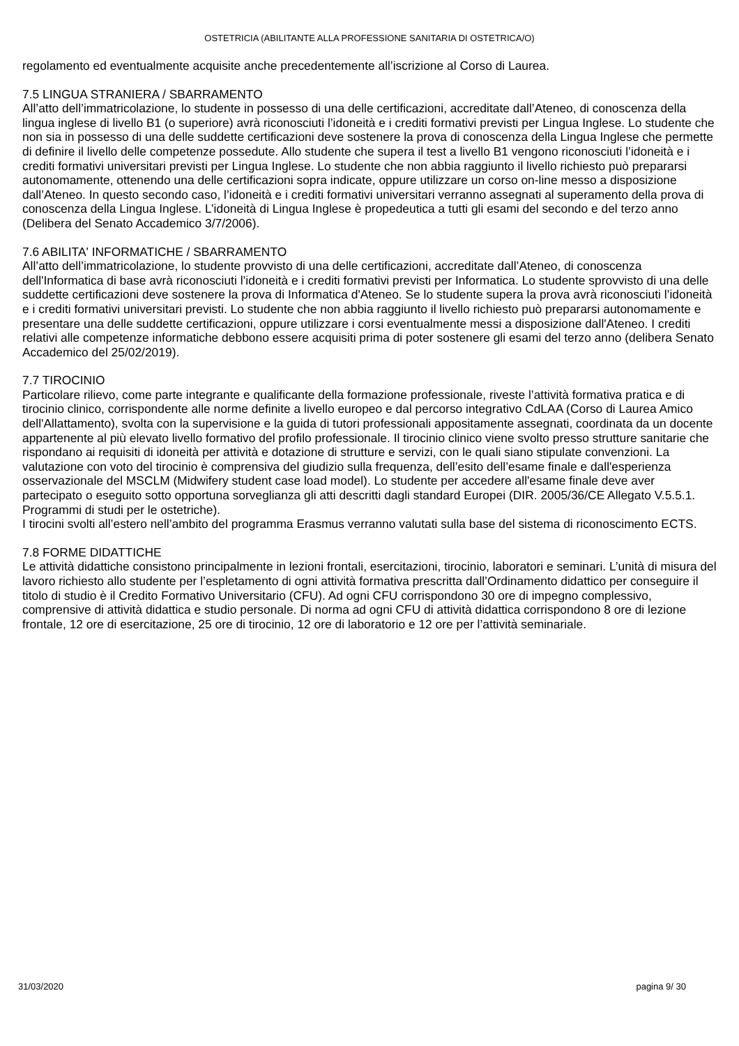OSTETRICIA (ABILITANTE ALLA PROFESSIONE SANITARIA DI OSTETRICA/O)
regolamento ed eventualmente acquisite anche precedentemente all’iscrizione al Corso di Laurea.
7.5 LINGUA STRANIERA / SBARRAMENTO
All’atto dell’immatricolazione, lo studente in possesso di una delle certificazioni, accreditate dall’Ateneo, di conoscenza della lingua inglese di livello B1 (o superiore) avrà riconosciuti l’idoneità e i crediti formativi previsti per Lingua Inglese. Lo studente che non sia in possesso di una delle suddette certificazioni deve sostenere la prova di conoscenza della Lingua Inglese che permette di definire il livello delle competenze possedute. Allo studente che supera il test a livello B1 vengono riconosciuti l’idoneità e i crediti formativi universitari previsti per Lingua Inglese. Lo studente che non abbia raggiunto il livello richiesto può prepararsi autonomamente, ottenendo una delle certificazioni sopra indicate, oppure utilizzare un corso on-line messo a disposizione dall’Ateneo. In questo secondo caso, l’idoneità e i crediti formativi universitari verranno assegnati al superamento della prova di conoscenza della Lingua Inglese. L’idoneità di Lingua Inglese è propedeutica a tutti gli esami del secondo e del terzo anno (Delibera del Senato Accademico 3/7/2006).
7.6 ABILITA' INFORMATICHE / SBARRAMENTO
All’atto dell’immatricolazione, lo studente provvisto di una delle certificazioni, accreditate dall’Ateneo, di conoscenza dell'Informatica di base avrà riconosciuti l’idoneità e i crediti formativi previsti per Informatica. Lo studente sprovvisto di una delle suddette certificazioni deve sostenere la prova di Informatica d'Ateneo. Se lo studente supera la prova avrà riconosciuti l’idoneità e i crediti formativi universitari previsti. Lo studente che non abbia raggiunto il livello richiesto può prepararsi autonomamente e presentare una delle suddette certificazioni, oppure utilizzare i corsi eventualmente messi a disposizione dall'Ateneo. I crediti relativi alle competenze informatiche debbono essere acquisiti prima di poter sostenere gli esami del terzo anno (delibera Senato Accademico del 25/02/2019).
7.7 TIROCINIO
Particolare rilievo, come parte integrante e qualificante della formazione professionale, riveste l’attività formativa pratica e di tirocinio clinico, corrispondente alle norme definite a livello europeo e dal percorso integrativo CdLAA (Corso di Laurea Amico dell'Allattamento), svolta con la supervisione e la guida di tutori professionali appositamente assegnati, coordinata da un docente appartenente al più elevato livello formativo del profilo professionale. Il tirocinio clinico viene svolto presso strutture sanitarie che rispondano ai requisiti di idoneità per attività e dotazione di strutture e servizi, con le quali siano stipulate convenzioni. La valutazione con voto del tirocinio è comprensiva del giudizio sulla frequenza, dell’esito dell’esame finale e dall'esperienza osservazionale del MSCLM (Midwifery student case load model). Lo studente per accedere all'esame finale deve aver partecipato o eseguito sotto opportuna sorveglianza gli atti descritti dagli standard Europei (DIR. 2005/36/CE Allegato V.5.5.1. Programmi di studi per le ostetriche).
I tirocini svolti all’estero nell’ambito del programma Erasmus verranno valutati sulla base del sistema di riconoscimento ECTS.
7.8 FORME DIDATTICHE
Le attività didattiche consistono principalmente in lezioni frontali, esercitazioni, tirocinio, laboratori e seminari. L’unità di misura del lavoro richiesto allo studente per l’espletamento di ogni attività formativa prescritta dall’Ordinamento didattico per conseguire il titolo di studio è il Credito Formativo Universitario (CFU). Ad ogni CFU corrispondono 30 ore di impegno complessivo, comprensive di attività didattica e studio personale. Di norma ad ogni CFU di attività didattica corrispondono 8 ore di lezione frontale, 12 ore di esercitazione, 25 ore di tirocinio, 12 ore di laboratorio e 12 ore per l’attività seminariale.
31/03/2020 pagina 9/ 30